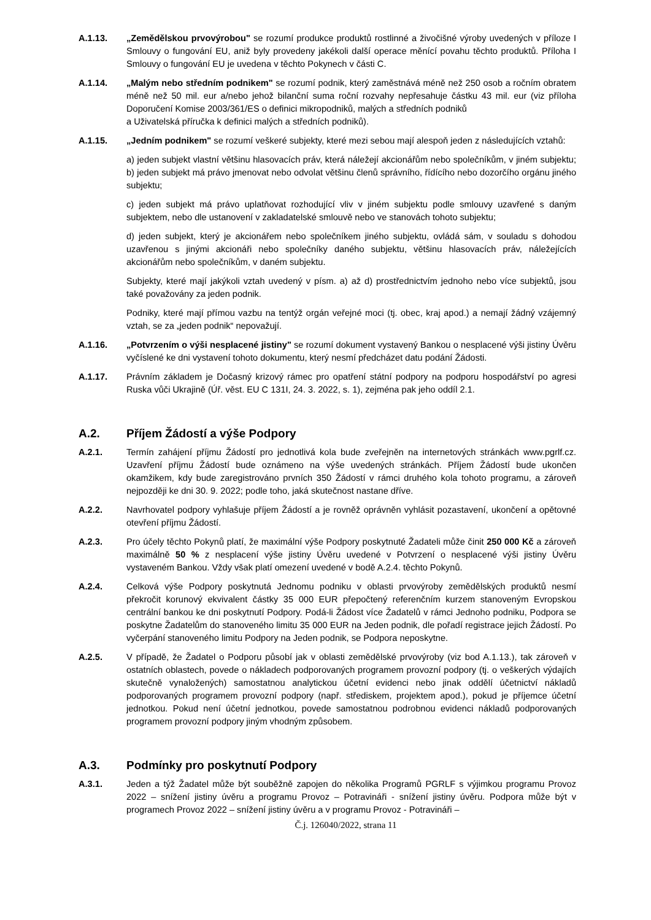A.1.13. „Zemědělskou prvovýrobou" se rozumí produkce produktů rostlinné a živočišné výroby uvedených v příloze I Smlouvy o fungování EU, aniž byly provedeny jakékoli další operace měnící povahu těchto produktů. Příloha I Smlouvy o fungování EU je uvedena v těchto Pokynech v části C.
A.1.14. „Malým nebo středním podnikem" se rozumí podnik, který zaměstnává méně než 250 osob a ročním obratem méně než 50 mil. eur a/nebo jehož bilanční suma roční rozvahy nepřesahuje částku 43 mil. eur (viz příloha Doporučení Komise 2003/361/ES o definici mikropodniků, malých a středních podniků
a Uživatelská příručka k definici malých a středních podniků).
A.1.15. „Jedním podnikem" se rozumí veškeré subjekty, které mezi sebou mají alespoň jeden z následujících vztahů:
a) jeden subjekt vlastní většinu hlasovacích práv, která náležejí akcionářům nebo společníkům, v jiném subjektu; b) jeden subjekt má právo jmenovat nebo odvolat většinu členů správního, řídícího nebo dozorčího orgánu jiného subjektu;
c) jeden subjekt má právo uplatňovat rozhodující vliv v jiném subjektu podle smlouvy uzavřené s daným subjektem, nebo dle ustanovení v zakladatelské smlouvě nebo ve stanovách tohoto subjektu;
d) jeden subjekt, který je akcionářem nebo společníkem jiného subjektu, ovládá sám, v souladu s dohodou uzavřenou s jinými akcionáři nebo společníky daného subjektu, většinu hlasovacích práv, náležejících akcionářům nebo společníkům, v daném subjektu.
Subjekty, které mají jakýkoli vztah uvedený v písm. a) až d) prostřednictvím jednoho nebo více subjektů, jsou také považovány za jeden podnik.
Podniky, které mají přímou vazbu na tentýž orgán veřejné moci (tj. obec, kraj apod.) a nemají žádný vzájemný vztah, se za „jeden podnik“ nepovažují.
A.1.16. „Potvrzením o výši nesplacené jistiny" se rozumí dokument vystavený Bankou o nesplacené výši jistiny Úvěru vyčíslené ke dni vystavení tohoto dokumentu, který nesmí předcházet datu podání Žádosti.
A.1.17. Právním základem je Dočasný krizový rámec pro opatření státní podpory na podporu hospodářství po agresi Ruska vůči Ukrajině (Úř. věst. EU C 131I, 24. 3. 2022, s. 1), zejména pak jeho oddíl 2.1.
A.2. Příjem Žádostí a výše Podpory
A.2.1. Termín zahájení příjmu Žádostí pro jednotlivá kola bude zveřejněn na internetových stránkách www.pgrlf.cz. Uzavření příjmu Žádostí bude oznámeno na výše uvedených stránkách. Příjem Žádostí bude ukončen okamžikem, kdy bude zaregistrováno prvních 350 Žádostí v rámci druhého kola tohoto programu, a zároveň nejpozději ke dni 30. 9. 2022; podle toho, jaká skutečnost nastane dříve.
A.2.2. Navrhovatel podpory vyhlašuje příjem Žádostí a je rovněž oprávněn vyhlásit pozastavení, ukončení a opětovné otevření příjmu Žádostí.
A.2.3. Pro účely těchto Pokynů platí, že maximální výše Podpory poskytnuté Žadateli může činit 250 000 Kč a zároveň maximálně 50 % z nesplacení výše jistiny Úvěru uvedené v Potvrzení o nesplacené výši jistiny Úvěru vystaveném Bankou. Vždy však platí omezení uvedené v bodě A.2.4. těchto Pokynů.
A.2.4. Celková výše Podpory poskytnutá Jednomu podniku v oblasti prvovýroby zemědělských produktů nesmí překročit korunový ekvivalent částky 35 000 EUR přepočtený referenčním kurzem stanoveným Evropskou centrální bankou ke dni poskytnutí Podpory. Podá-li Žádost více Žadatelů v rámci Jednoho podniku, Podpora se poskytne Žadatelům do stanoveného limitu 35 000 EUR na Jeden podnik, dle pořadí registrace jejich Žádostí. Po vyčerpání stanoveného limitu Podpory na Jeden podnik, se Podpora neposkytne.
A.2.5. V případě, že Žadatel o Podporu působí jak v oblasti zemědělské prvovýroby (viz bod A.1.13.), tak zároveň v ostatních oblastech, povede o nákladech podporovaných programem provozní podpory (tj. o veškerých výdajích skutečně vynaložených) samostatnou analytickou účetní evidenci nebo jinak oddělí účetnictví nákladů podporovaných programem provozní podpory (např. střediskem, projektem apod.), pokud je příjemce účetní jednotkou. Pokud není účetní jednotkou, povede samostatnou podrobnou evidenci nákladů podporovaných programem provozní podpory jiným vhodným způsobem.
A.3. Podmínky pro poskytnutí Podpory
A.3.1. Jeden a týž Žadatel může být souběžně zapojen do několika Programů PGRLF s výjimkou programu Provoz 2022 – snížení jistiny úvěru a programu Provoz – Potravináři - snížení jistiny úvěru. Podpora může být v programech Provoz 2022 – snížení jistiny úvěru a v programu Provoz - Potravináři –
Č.j. 126040/2022, strana 11